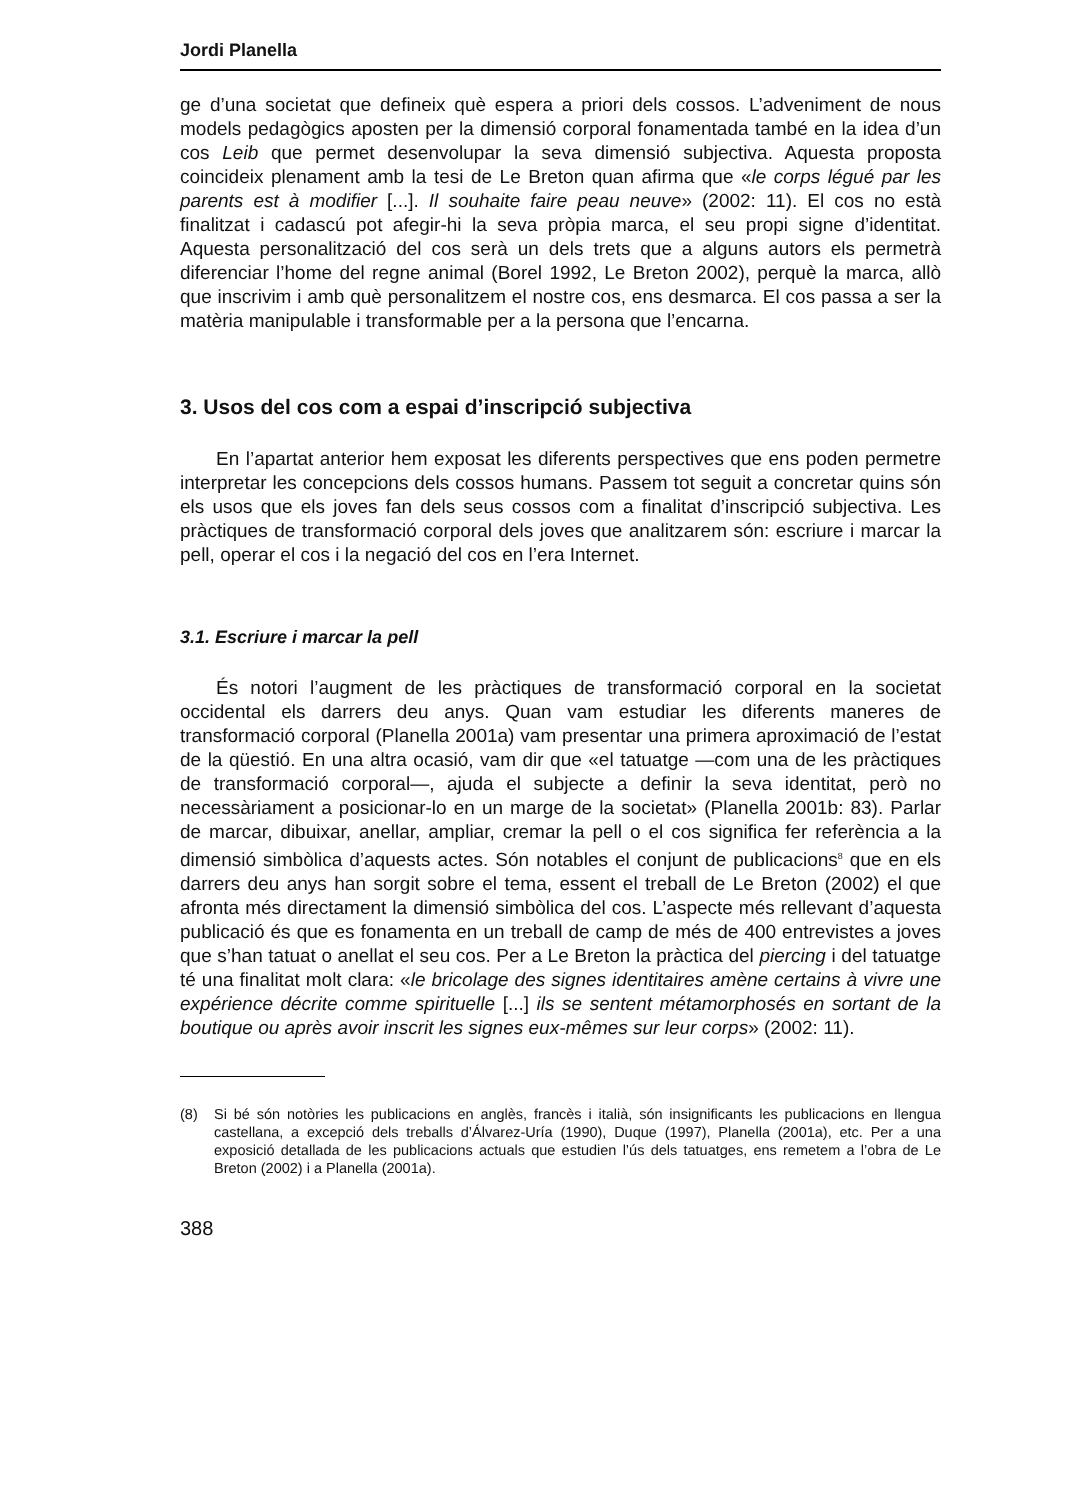Jordi Planella
ge d’una societat que defineix què espera a priori dels cossos. L’adveniment de nous models pedagògics aposten per la dimensió corporal fonamentada també en la idea d’un cos Leib que permet desenvolupar la seva dimensió subjectiva. Aquesta proposta coincideix plenament amb la tesi de Le Breton quan afirma que «le corps légué par les parents est à modifier [...]. Il souhaite faire peau neuve» (2002: 11). El cos no està finalitzat i cadascú pot afegir-hi la seva pròpia marca, el seu propi signe d’identitat. Aquesta personalització del cos serà un dels trets que a alguns autors els permetrà diferenciar l’home del regne animal (Borel 1992, Le Breton 2002), perquè la marca, allò que inscrivim i amb què personalitzem el nostre cos, ens desmarca. El cos passa a ser la matèria manipulable i transformable per a la persona que l’encarna.
3. Usos del cos com a espai d’inscripció subjectiva
En l’apartat anterior hem exposat les diferents perspectives que ens poden permetre interpretar les concepcions dels cossos humans. Passem tot seguit a concretar quins són els usos que els joves fan dels seus cossos com a finalitat d’inscripció subjectiva. Les pràctiques de transformació corporal dels joves que analitzarem són: escriure i marcar la pell, operar el cos i la negació del cos en l’era Internet.
3.1. Escriure i marcar la pell
És notori l’augment de les pràctiques de transformació corporal en la societat occidental els darrers deu anys. Quan vam estudiar les diferents maneres de transformació corporal (Planella 2001a) vam presentar una primera aproximació de l’estat de la qüestió. En una altra ocasió, vam dir que «el tatuatge —com una de les pràctiques de transformació corporal—, ajuda el subjecte a definir la seva identitat, però no necessàriament a posicionar-lo en un marge de la societat» (Planella 2001b: 83). Parlar de marcar, dibuixar, anellar, ampliar, cremar la pell o el cos significa fer referència a la dimensió simbòlica d’aquests actes. Són notables el conjunt de publicacions<sup>8</sup> que en els darrers deu anys han sorgit sobre el tema, essent el treball de Le Breton (2002) el que afronta més directament la dimensió simbòlica del cos. L’aspecte més rellevant d’aquesta publicació és que es fonamenta en un treball de camp de més de 400 entrevistes a joves que s’han tatuat o anellat el seu cos. Per a Le Breton la pràctica del piercing i del tatuatge té una finalitat molt clara: «le bricolage des signes identitaires amène certains à vivre une expérience décrite comme spirituelle [...] ils se sentent métamorphosés en sortant de la boutique ou après avoir inscrit les signes eux-mêmes sur leur corps» (2002: 11).
(8) Si bé són notòries les publicacions en anglès, francès i italià, són insignificants les publicacions en llengua castellana, a excepció dels treballs d’Álvarez-Uría (1990), Duque (1997), Planella (2001a), etc. Per a una exposició detallada de les publicacions actuals que estudien l’ús dels tatuatges, ens remetem a l’obra de Le Breton (2002) i a Planella (2001a).
388